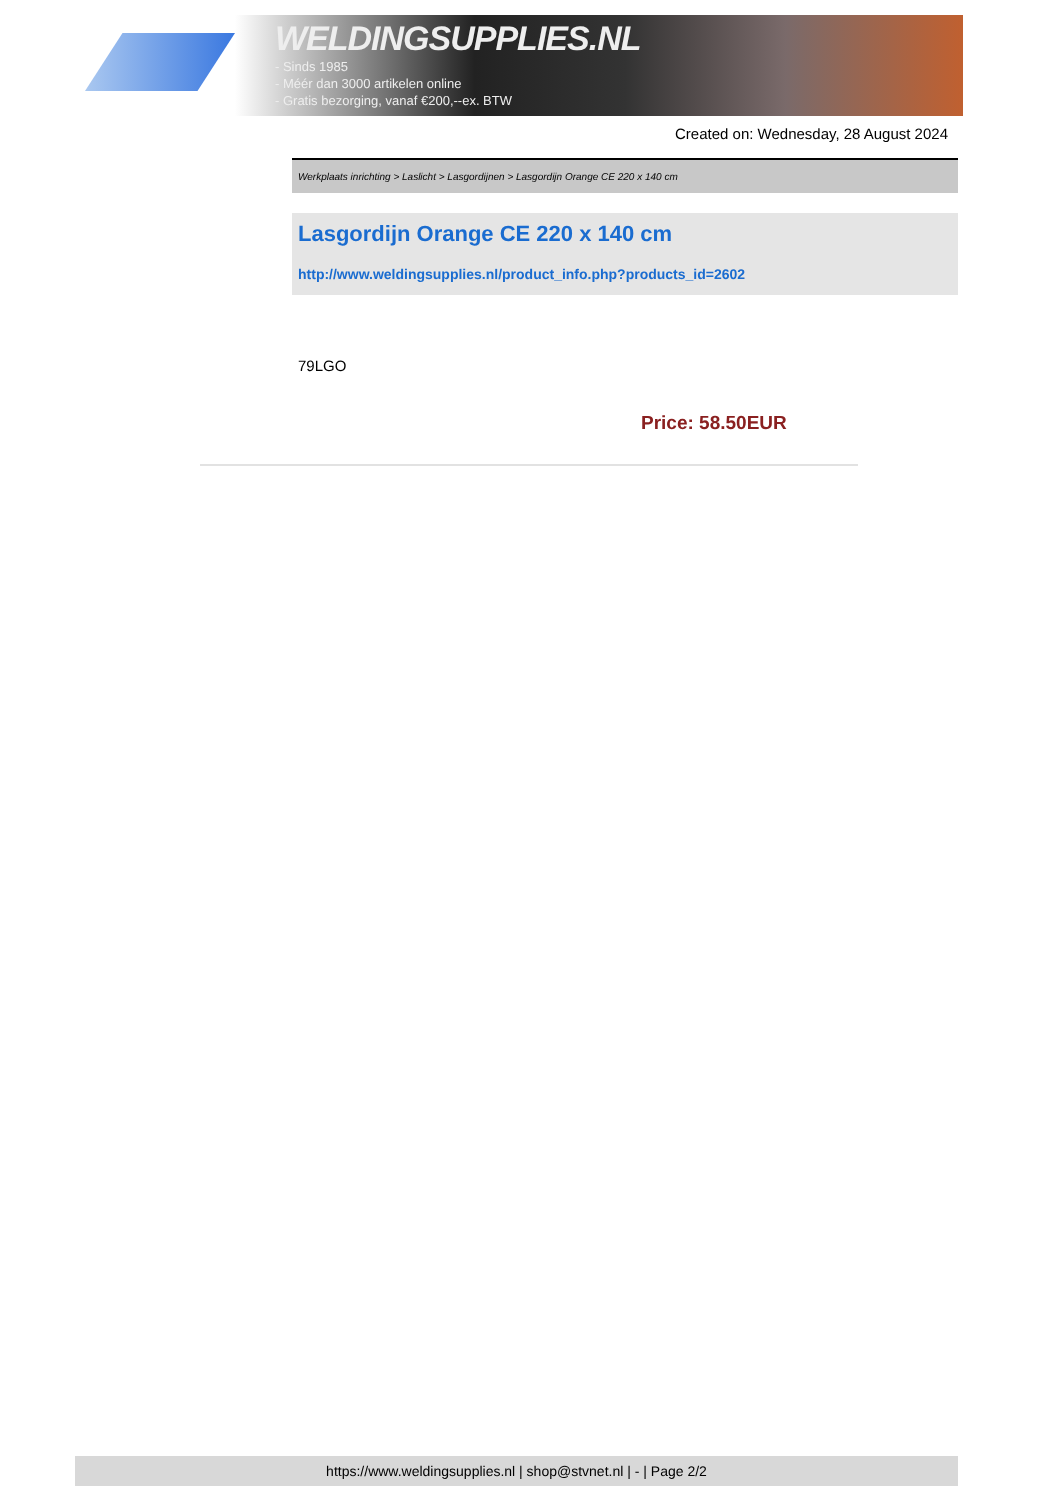WELDINGSUPPLIES.NL
- Sinds 1985
- Méér dan 3000 artikelen online
- Gratis bezorging, vanaf €200,--ex. BTW
Created on: Wednesday, 28 August 2024
Werkplaats inrichting > Laslicht > Lasgordijnen > Lasgordijn Orange CE 220 x 140 cm
Lasgordijn Orange CE 220 x 140 cm
http://www.weldingsupplies.nl/product_info.php?products_id=2602
79LGO
Price: 58.50EUR
https://www.weldingsupplies.nl | shop@stvnet.nl | - | Page 2/2